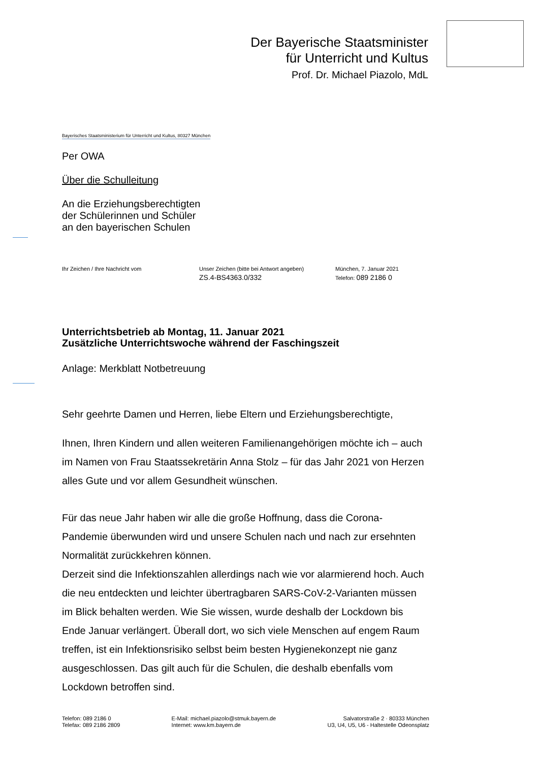Der Bayerische Staatsminister
für Unterricht und Kultus
Prof. Dr. Michael Piazolo, MdL
Bayerisches Staatsministerium für Unterricht und Kultus, 80327 München
Per OWA
Über die Schulleitung
An die Erziehungsberechtigten
der Schülerinnen und Schüler
an den bayerischen Schulen
Ihr Zeichen / Ihre Nachricht vom Unser Zeichen (bitte bei Antwort angeben)
ZS.4-BS4363.0/332
München, 7. Januar 2021
Telefon: 089 2186 0
Unterrichtsbetrieb ab Montag, 11. Januar 2021
Zusätzliche Unterrichtswoche während der Faschingszeit
Anlage: Merkblatt Notbetreuung
Sehr geehrte Damen und Herren, liebe Eltern und Erziehungsberechtigte,
Ihnen, Ihren Kindern und allen weiteren Familienangehörigen möchte ich – auch im Namen von Frau Staatssekretärin Anna Stolz – für das Jahr 2021 von Herzen alles Gute und vor allem Gesundheit wünschen.
Für das neue Jahr haben wir alle die große Hoffnung, dass die Corona-Pandemie überwunden wird und unsere Schulen nach und nach zur ersehnten Normalität zurückkehren können.
Derzeit sind die Infektionszahlen allerdings nach wie vor alarmierend hoch. Auch die neu entdeckten und leichter übertragbaren SARS-CoV-2-Varianten müssen im Blick behalten werden. Wie Sie wissen, wurde deshalb der Lockdown bis Ende Januar verlängert. Überall dort, wo sich viele Menschen auf engem Raum treffen, ist ein Infektionsrisiko selbst beim besten Hygienekonzept nie ganz ausgeschlossen. Das gilt auch für die Schulen, die deshalb ebenfalls vom Lockdown betroffen sind.
Telefon: 089 2186 0
Telefax: 089 2186 2809
E-Mail: michael.piazolo@stmuk.bayern.de
Internet: www.km.bayern.de
Salvatorstraße 2 · 80333 München
U3, U4, U5, U6 - Haltestelle Odeonsplatz